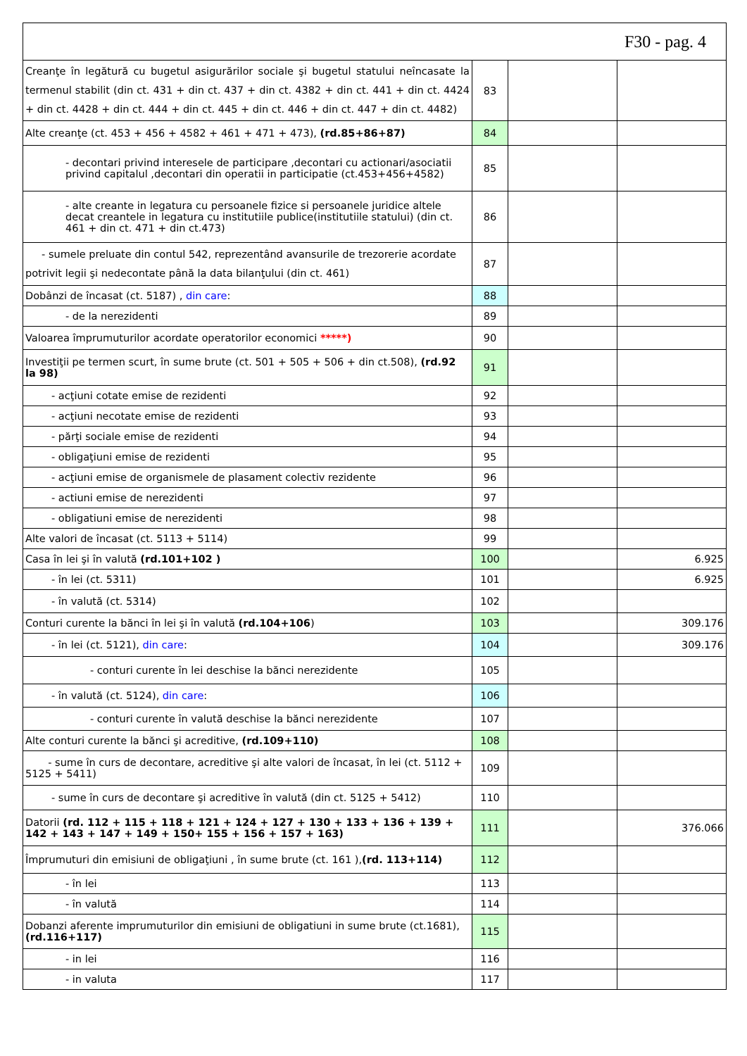| F30 - pag. 4 | | | |
| Creanţe în legătură cu bugetul asigurărilor sociale şi bugetul statului neîncasate la termenul stabilit (din ct. 431 + din ct. 437 + din ct. 4382 + din ct. 441 + din ct. 4424 + din ct. 4428 + din ct. 444 + din ct. 445 + din ct. 446 + din ct. 447 + din ct. 4482) | 83 | | |
| Alte creanţe (ct. 453 + 456 + 4582 + 461 + 471 + 473), (rd.85+86+87) | 84 | | |
| - decontari privind interesele de participare ,decontari cu actionari/asociatii privind capitalul ,decontari din operatii in participatie (ct.453+456+4582) | 85 | | |
| - alte creante in legatura cu persoanele fizice si persoanele juridice altele decat creantele in legatura cu institutiile publice(institutiile statului) (din ct. 461 + din ct. 471 + din ct.473) | 86 | | |
| - sumele preluate din contul 542, reprezentând avansurile de trezorerie acordate potrivit legii şi nedecontate până la data bilanţului (din ct. 461) | 87 | | |
| Dobânzi de încasat (ct. 5187) , din care : | 88 | | |
| - de la nerezidenti | 89 | | |
| Valoarea împrumuturilor acordate operatorilor economici *****) | 90 | | |
| Investiţii pe termen scurt, în sume brute (ct. 501 + 505 + 506 + din ct.508), (rd.92 la 98) | 91 | | |
| - acţiuni cotate emise de rezidenti | 92 | | |
| - acţiuni necotate emise de rezidenti | 93 | | |
| - părţi sociale emise de rezidenti | 94 | | |
| - obligaţiuni emise de rezidenti | 95 | | |
| - acţiuni emise de organismele de plasament colectiv rezidente | 96 | | |
| - actiuni emise de nerezidenti | 97 | | |
| - obligatiuni emise de nerezidenti | 98 | | |
| Alte valori de încasat (ct. 5113 + 5114) | 99 | | |
| Casa în lei şi în valută (rd.101+102 ) | 100 | | 6.925 |
| - în lei (ct. 5311) | 101 | | 6.925 |
| - în valută (ct. 5314) | 102 | | |
| Conturi curente la bănci în lei şi în valută (rd.104+106 ) | 103 | | 309.176 |
| - în lei (ct. 5121), din care : | 104 | | 309.176 |
| - conturi curente în lei deschise la bănci nerezidente | 105 | | |
| - în valută (ct. 5124), din care : | 106 | | |
| - conturi curente în valută deschise la bănci nerezidente | 107 | | |
| Alte conturi curente la bănci şi acreditive, (rd.109+110) | 108 | | |
| - sume în curs de decontare, acreditive şi alte valori de încasat, în lei (ct. 5112 + 5125 + 5411) | 109 | | |
| - sume în curs de decontare şi acreditive în valută (din ct. 5125 + 5412) | 110 | | |
| Datorii (rd. 112 + 115 + 118 + 121 + 124 + 127 + 130 + 133 + 136 + 139 + 142 + 143 + 147 + 149 + 150+ 155 + 156 + 157 + 163) | 111 | | 376.066 |
| Împrumuturi din emisiuni de obligaţiuni , în sume brute (ct. 161 ), (rd. 113+114) | 112 | | |
| - în lei | 113 | | |
| - în valută | 114 | | |
| Dobanzi aferente imprumuturilor din emisiuni de obligatiuni in sume brute (ct.1681), (rd.116+117) | 115 | | |
| - in lei | 116 | | |
| - in valuta | 117 | | |